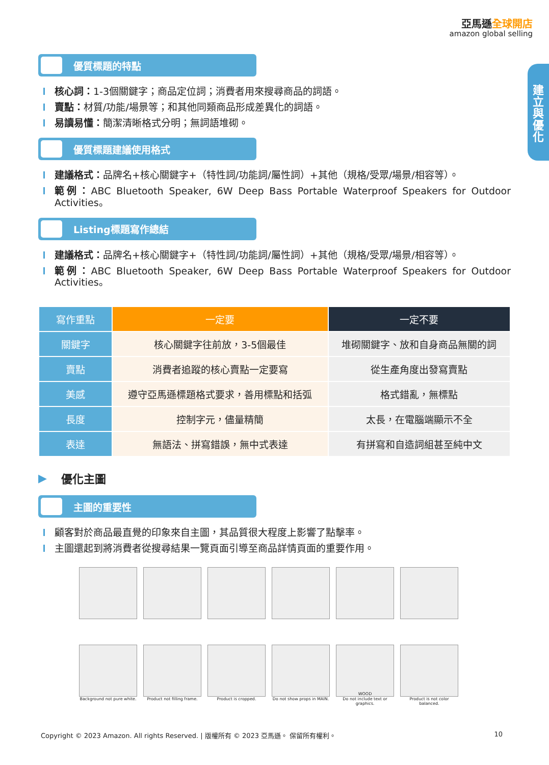亞馬遜全球開店
amazon global selling
建立與優化
優質標題的特點
核心詞：1-3個關鍵字；商品定位詞；消費者用來搜尋商品的詞語。
賣點：材質/功能/場景等；和其他同類商品形成差異化的詞語。
易讀易懂：簡潔清晰格式分明；無詞語堆砌。
優質標題建議使用格式
建議格式：品牌名+核心關鍵字+（特性詞/功能詞/屬性詞）+其他（規格/受眾/場景/相容等）。
範例：ABC Bluetooth Speaker, 6W Deep Bass Portable Waterproof Speakers for Outdoor Activities。
Listing標題寫作總結
建議格式：品牌名+核心關鍵字+（特性詞/功能詞/屬性詞）+其他（規格/受眾/場景/相容等）。
範例：ABC Bluetooth Speaker, 6W Deep Bass Portable Waterproof Speakers for Outdoor Activities。
| 寫作重點 | 一定要 | 一定不要 |
| --- | --- | --- |
| 關鍵字 | 核心關鍵字往前放，3-5個最佳 | 堆砌關鍵字、放和自身商品無關的詞 |
| 賣點 | 消費者追蹤的核心賣點一定要寫 | 從生產角度出發寫賣點 |
| 美感 | 遵守亞馬遜標題格式要求，善用標點和括弧 | 格式錯亂，無標點 |
| 長度 | 控制字元，儘量精簡 | 太長，在電腦端顯示不全 |
| 表達 | 無語法、拼寫錯誤，無中式表達 | 有拼寫和自造詞組甚至純中文 |
▶ 優化主圖
主圖的重要性
顧客對於商品最直覺的印象來自主圖，其品質很大程度上影響了點擊率。
主圖還起到將消費者從搜尋結果一覽頁面引導至商品詳情頁面的重要作用。
WOOD
Background not pure white.
Product not filling frame.
Product is cropped. Do not show props in MAIN.
Do not include text or graphics.
Product is not color balanced.
Copyright © 2023 Amazon. All rights Reserved. | 版權所有 © 2023 亞馬遜。 保留所有權利。 10